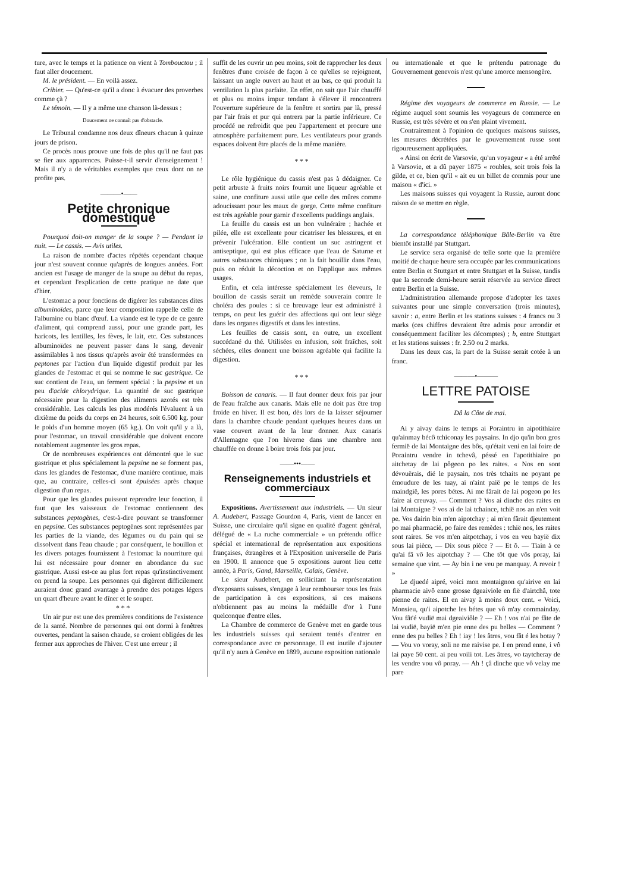ture, avec le temps et la patience on vient à Tombouctou ; il faut aller doucement.
M. le président. — En voilà assez.
Cribier. — Qu'est-ce qu'il a donc à évacuer des proverbes comme çà ?
Le témoin. — Il y a même une chanson là-dessus :
Doucement ne connaît pas d'obstacle.
Le Tribunal condamne nos deux dîneurs chacun à quinze jours de prison.
Ce procès nous prouve une fois de plus qu'il ne faut pas se fier aux apparences. Puisse-t-il servir d'enseignement ! Mais il n'y a de véritables exemples que ceux dont on ne profite pas.
———•——
Petite chronique domestique
Pourquoi doit-on manger de la soupe ? — Pendant la nuit. — Le cassis. — Avis utiles.
La raison de nombre d'actes répétés cependant chaque jour n'est souvent connue qu'après de longues années. Fort ancien est l'usage de manger de la soupe au début du repas, et cependant l'explication de cette pratique ne date que d'hier.
L'estomac a pour fonctions de digérer les substances dites albuminoïdes, parce que leur composition rappelle celle de l'albumine ou blanc d'œuf. La viande est le type de ce genre d'aliment, qui comprend aussi, pour une grande part, les haricots, les lentilles, les fèves, le lait, etc. Ces substances albuminoïdes ne peuvent passer dans le sang, devenir assimilables à nos tissus qu'après avoir été transformées en peptones par l'action d'un liquide digestif produit par les glandes de l'estomac et qui se nomme le suc gastrique. Ce suc contient de l'eau, un ferment spécial : la pepsine et un peu d'acide chlorydrique. La quantité de suc gastrique nécessaire pour la digestion des aliments azotés est très considérable. Les calculs les plus modérés l'évaluent à un dixième du poids du corps en 24 heures, soit 6.500 kg. pour le poids d'un homme moyen (65 kg.). On voit qu'il y a là, pour l'estomac, un travail considérable que doivent encore notablement augmenter les gros repas.
Or de nombreuses expériences ont démontré que le suc gastrique et plus spécialement la pepsine ne se forment pas, dans les glandes de l'estomac, d'une manière continue, mais que, au contraire, celles-ci sont épuisées après chaque digestion d'un repas.
Pour que les glandes puissent reprendre leur fonction, il faut que les vaisseaux de l'estomac contiennent des substances peptogènes, c'est-à-dire pouvant se transformer en pepsine. Ces substances peptogènes sont représentées par les parties de la viande, des légumes ou du pain qui se dissolvent dans l'eau chaude ; par conséquent, le bouillon et les divers potages fournissent à l'estomac la nourriture qui lui est nécessaire pour donner en abondance du suc gastrique. Aussi est-ce au plus fort repas qu'instinctivement on prend la soupe. Les personnes qui digèrent difficilement auraient donc grand avantage à prendre des potages légers un quart d'heure avant le dîner et le souper.
* * *
Un air pur est une des premières conditions de l'existence de la santé. Nombre de personnes qui ont dormi à fenêtres ouvertes, pendant la saison chaude, se croient obligées de les fermer aux approches de l'hiver. C'est une erreur ; il
suffit de les ouvrir un peu moins, soit de rapprocher les deux fenêtres d'une croisée de façon à ce qu'elles se rejoignent, laissant un angle ouvert au haut et au bas, ce qui produit la ventilation la plus parfaite. En effet, on sait que l'air chauffé et plus ou moins impur tendant à s'élever il rencontrera l'ouverture supérieure de la fenêtre et sortira par là, pressé par l'air frais et pur qui entrera par la partie inférieure. Ce procédé ne refroidit que peu l'appartement et procure une atmosphère parfaitement pure. Les ventilateurs pour grands espaces doivent être placés de la même manière.
* * *
Le rôle hygiénique du cassis n'est pas à dédaigner. Ce petit arbuste à fruits noirs fournit une liqueur agréable et saine, une confiture aussi utile que celle des mûres comme adoucissant pour les maux de gorge. Cette même confiture est très agréable pour garnir d'excellents puddings anglais.
La feuille du cassis est un bon vulnéraire ; hachée et pilée, elle est excellente pour cicatriser les blessures, et en prévenir l'ulcération. Elle contient un suc astringent et antiseptique, qui est plus efficace que l'eau de Saturne et autres substances chimiques ; on la fait bouillir dans l'eau, puis on réduit la décoction et on l'applique aux mêmes usages.
Enfin, et cela intéresse spécialement les éleveurs, le bouillon de cassis serait un remède souverain contre le choléra des poules : si ce breuvage leur est administré à temps, on peut les guérir des affections qui ont leur siège dans les organes digestifs et dans les intestins.
Les feuilles de cassis sont, en outre, un excellent succédané du thé. Utilisées en infusion, soit fraîches, soit séchées, elles donnent une boisson agréable qui facilite la digestion.
* * *
Boisson de canaris. — Il faut donner deux fois par jour de l'eau fraîche aux canaris. Mais elle ne doit pas être trop froide en hiver. Il est bon, dès lors de la laisser séjourner dans la chambre chaude pendant quelques heures dans un vase couvert avant de la leur donner. Aux canaris d'Allemagne que l'on hiverne dans une chambre non chauffée on donne à boire trois fois par jour.
——•••——
Renseignements industriels et commerciaux
Expositions. Avertissement aux industriels. — Un sieur A. Audebert, Passage Gourdon 4, Paris, vient de lancer en Suisse, une circulaire qu'il signe en qualité d'agent général, délégué de « La ruche commerciale » un prétendu office spécial et international de représentation aux expositions françaises, étrangères et à l'Exposition universelle de Paris en 1900. Il annonce que 5 expositions auront lieu cette année, à Paris, Gand, Marseille, Calais, Genève.
Le sieur Audebert, en sollicitant la représentation d'exposants suisses, s'engage à leur rembourser tous les frais de participation à ces expositions, si ces maisons n'obtiennent pas au moins la médaille d'or à l'une quelconque d'entre elles.
La Chambre de commerce de Genève met en garde tous les industriels suisses qui seraient tentés d'entrer en correspondance avec ce personnage. Il est inutile d'ajouter qu'il n'y aura à Genève en 1899, aucune exposition nationale
ou internationale et que le prétendu patronage du Gouvernement genevois n'est qu'une amorce mensongère.
Régime des voyageurs de commerce en Russie. — Le régime auquel sont soumis les voyageurs de commerce en Russie, est très sévère et on s'en plaint vivement.
Contrairement à l'opinion de quelques maisons suisses, les mesures décrétées par le gouvernement russe sont rigoureusement appliquées.
« Ainsi on écrit de Varsovie, qu'un voyageur « a été arrêté à Varsovie, et a dû payer 1875 « roubles, soit trois fois la gilde, et ce, bien qu'il « ait eu un billet de commis pour une maison « d'ici. »
Les maisons suisses qui voyagent la Russie, auront donc raison de se mettre en règle.
La correspondance téléphonique Bâle-Berlin va être bientôt installé par Stuttgart.
Le service sera organisé de telle sorte que la première moitié de chaque heure sera occupée par les communications entre Berlin et Stuttgart et entre Stuttgart et la Suisse, tandis que la seconde demi-heure serait réservée au service direct entre Berlin et la Suisse.
L'administration allemande propose d'adopter les taxes suivantes pour une simple conversation (trois minutes), savoir : a, entre Berlin et les stations suisses : 4 francs ou 3 marks (ces chiffres devraient être admis pour arrondir et conséquemment faciliter les décomptes) ; b, entre Stuttgart et les stations suisses : fr. 2.50 ou 2 marks.
Dans les deux cas, la part de la Suisse serait cotée à un franc.
———•———
LETTRE PATOISE
Dâ la Côte de mai.
Ai y aivay dains le temps ai Poraintru in aipotithiaire qu'ainmay bécô tchiconay les paysains. In djo qu'in bon gros fermië de lai Montaigne des bôs, qu'était veni en lai foire de Poraintru vendre in tchevâ, péssé en l'apotithiaire po aitchetay de lai pôgeon po les raites. « Nos en sont dévouërais, dié le paysain, nos très tchaits ne poyant pe émoudure de les tuay, ai n'aint paië pe le temps de les maindgië, les pores bétes. Ai me fârait de lai pogeon po les faire ai creuvay. — Comment ? Vos ai dinche des raites en lai Montaigne ? vos ai de lai tchaince, tchië nos an n'en voit pe. Vos dairin bin m'en aipotchay ; ai m'en fârait djeutement po mai pharmacië, po faire des remèdes : tchië nos, les raites sont raires. Se vos m'en aitpotchay, i vos en veu bayië dix sous lai pièce, — Dix sous pièce ? — Et ô. — Tiain à ce qu'ai fâ vô les aipotchay ? — Che tôt que vôs poray, lai semaine que vint. — Ay bin i ne veu pe manquay. A revoir ! »
Le djuedé aipré, voici mon montaignon qu'airive en lai pharmacie aivô enne grosse dgeaiviole en fië d'airtchâ, tote pienne de raites. El en aivay à moins doux cent. « Voici, Monsieu, qu'i aipotche les bétes que vô m'ay commainday. Vou fât'é vudië mai dgeaiviôle ? — Eh ! vos n'ai pe fâte de lai vudië, bayië m'en pie enne des pu belles — Comment ? enne des pu belles ? Eh ! iay ! les âtres, vou fât é les botay ? — Vou vo voray, soli ne me raivise pe. I en prend enne, i vô lai paye 50 cent. ai peu voili tot. Les âtres, vo taytcheray de les vendre vou vô poray. — Ah ! çâ dinche que vô velay me pare